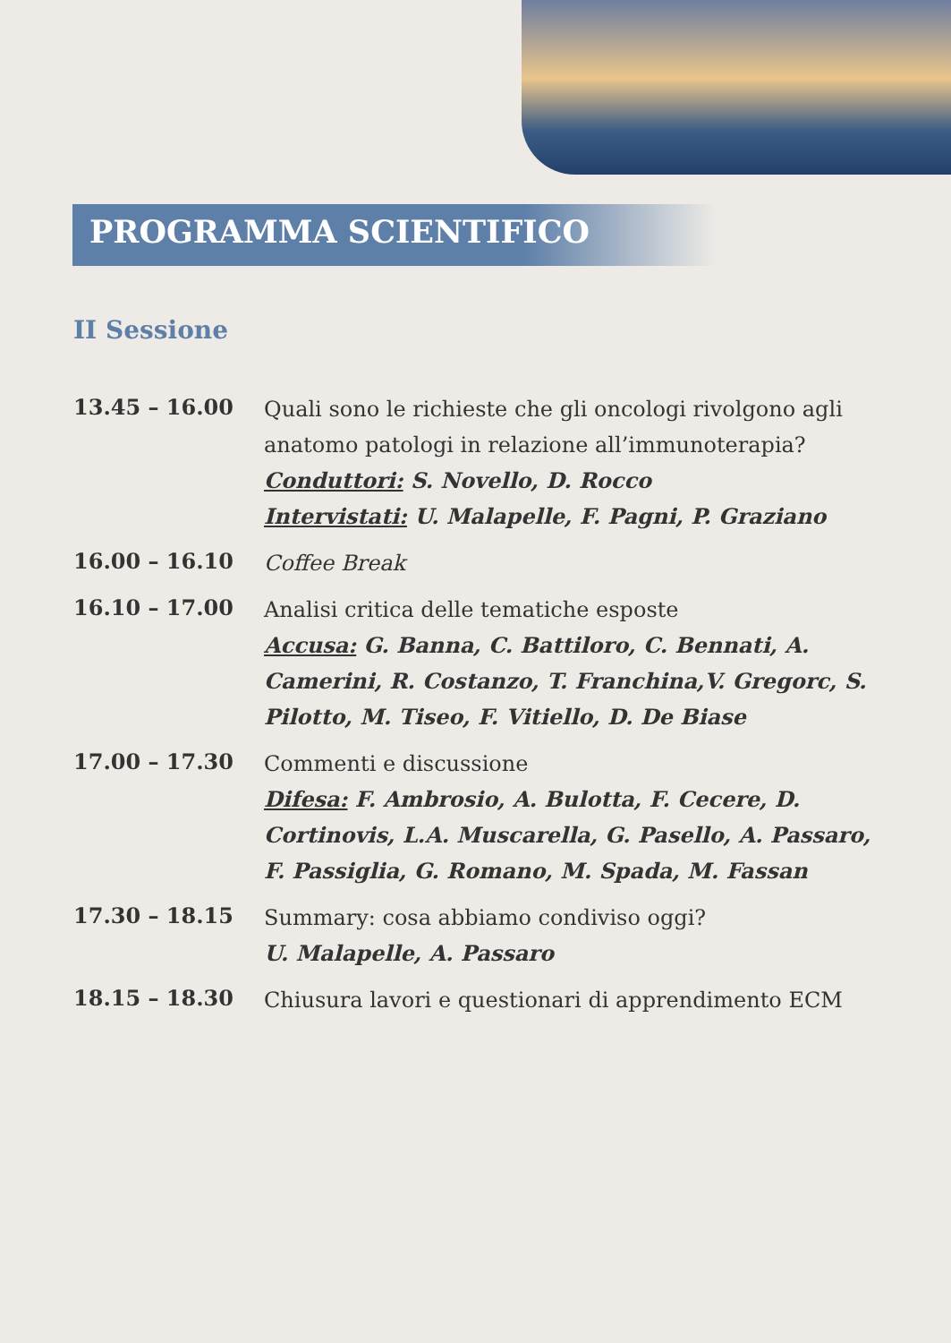PROGRAMMA SCIENTIFICO
II Sessione
13.45 – 16.00
Quali sono le richieste che gli oncologi rivolgono agli anatomo patologi in relazione all’immunoterapia?
Conduttori: S. Novello, D. Rocco
Intervistati: U. Malapelle, F. Pagni, P. Graziano
16.00 – 16.10
Coffee Break
16.10 – 17.00
Analisi critica delle tematiche esposte
Accusa: G. Banna, C. Battiloro, C. Bennati, A. Camerini, R. Costanzo, T. Franchina,V. Gregorc, S. Pilotto, M. Tiseo, F. Vitiello, D. De Biase
17.00 – 17.30
Commenti e discussione
Difesa: F. Ambrosio, A. Bulotta, F. Cecere, D. Cortinovis, L.A. Muscarella, G. Pasello, A. Passaro, F. Passiglia, G. Romano, M. Spada, M. Fassan
17.30 – 18.15
Summary: cosa abbiamo condiviso oggi?
U. Malapelle, A. Passaro
18.15 – 18.30
Chiusura lavori e questionari di apprendimento ECM